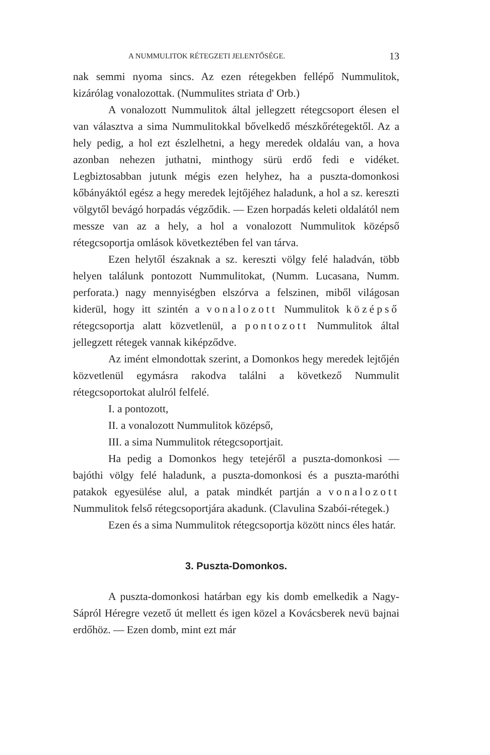A NUMMULITOK RÉTEGZETI JELENTŐSÉGE. 13
nak semmi nyoma sincs. Az ezen rétegekben fellépő Nummulitok, kizárólag vonalozottak. (Nummulites striata d' Orb.)
A vonalozott Nummulitok által jellegzett rétegcsoport élesen el van választva a sima Nummulitokkal bővelkedő mészkőrétegektől. Az a hely pedig, a hol ezt észlelhetni, a hegy meredek oldaláu van, a hova azonban nehezen juthatni, minthogy sürü erdő fedi e vidéket. Legbiztosabban jutunk mégis ezen helyhez, ha a puszta-domonkosi kőbányáktól egész a hegy meredek lejtőjéhez haladunk, a hol a sz. kereszti völgytől bevágó horpadás végződik. — Ezen horpadás keleti oldalától nem messze van az a hely, a hol a vonalozott Nummulitok középső rétegcsoportja omlások következtében fel van tárva.
Ezen helytől északnak a sz. kereszti völgy felé haladván, több helyen találunk pontozott Nummulitokat, (Numm. Lucasana, Numm. perforata.) nagy mennyiségben elszórva a felszinen, miből világosan kiderül, hogy itt szintén a vonalozott Nummulitok középső rétegcsoportja alatt közvetlenül, a pontozott Nummulitok által jellegzett rétegek vannak kiképződve.
Az imént elmondottak szerint, a Domonkos hegy meredek lejtőjén közvetlenül egymásra rakodva találni a következő Nummulit rétegcsoportokat alulról felfelé.
I. a pontozott,
II. a vonalozott Nummulitok középső,
III. a sima Nummulitok rétegcsoportjait.
Ha pedig a Domonkos hegy tetejéről a puszta-domonkosi — bajóthi völgy felé haladunk, a puszta-domonkosi és a puszta-maróthi patakok egyesülése alul, a patak mindkét partján a vonalozott Nummulitok felső rétegcsoportjára akadunk. (Clavulina Szabói-rétegek.)
Ezen és a sima Nummulitok rétegcsoportja között nincs éles határ.
3. Puszta-Domonkos.
A puszta-domonkosi határban egy kis domb emelkedik a Nagy-Sápról Héregre vezető út mellett és igen közel a Kovácsberek nevü bajnai erdőhöz. — Ezen domb, mint ezt már